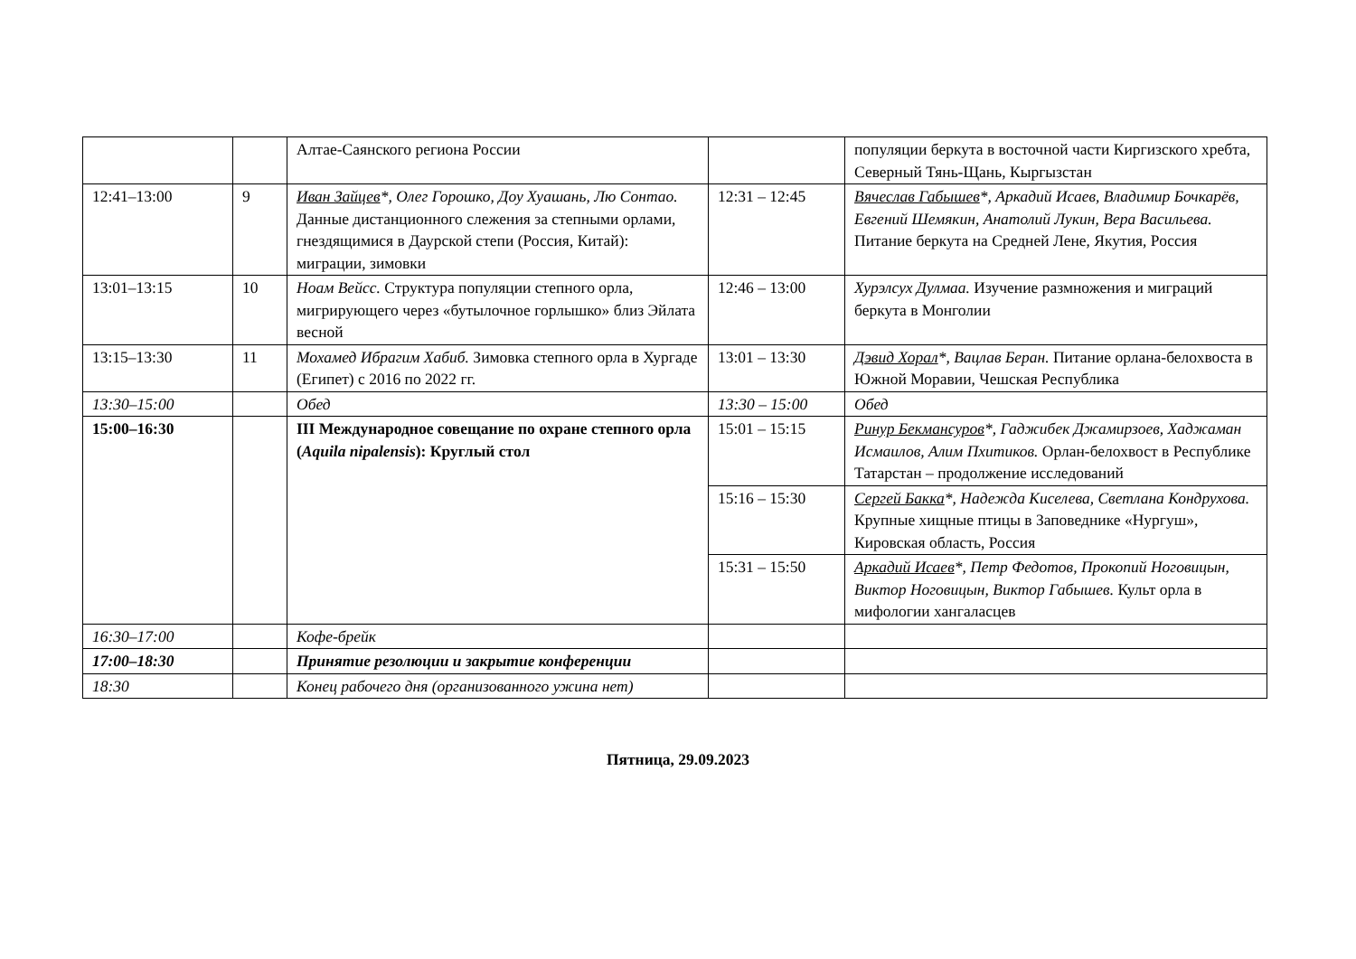| | | Алтае-Саянского региона России | | популяции беркута в восточной части Киргизского хребта, Северный Тянь-Щань, Кыргызстан |
| 12:41–13:00 | 9 | Иван Зайцев *, Олег Горошко, Доу Хуашань, Лю Сонтао. Данные дистанционного слежения за степными орлами, гнездящимися в Даурской степи (Россия, Китай): миграции, зимовки | 12:31 – 12:45 | Вячеслав Габышев *, Аркадий Исаев, Владимир Бочкарёв, Евгений Шемякин, Анатолий Лукин, Вера Васильева. Питание беркута на Средней Лене, Якутия, Россия |
| 13:01–13:15 | 10 | Ноам Вейсс. Структура популяции степного орла, мигрирующего через «бутылочное горлышко» близ Эйлата весной | 12:46 – 13:00 | Хурэлсух Дулмаа. Изучение размножения и миграций беркута в Монголии |
| 13:15–13:30 | 11 | Мохамед Ибрагим Хабиб. Зимовка степного орла в Хургаде (Египет) с 2016 по 2022 гг. | 13:01 – 13:30 | Дэвид Хорал *, Вацлав Беран. Питание орлана-белохвоста в Южной Моравии, Чешская Республика |
| 13:30–15:00 | | Обед | 13:30 – 15:00 | Обед |
| 15:00–16:30 | | III Международное совещание по охране степного орла ( Aquila nipalensis ): Круглый стол | 15:01 – 15:15 | Ринур Бекмансуров *, Гаджибек Джамирзоев, Хаджаман Исмаилов, Алим Пхитиков. Орлан-белохвост в Республике Татарстан – продолжение исследований |
| | | | 15:16 – 15:30 | Сергей Бакка *, Надежда Киселева, Светлана Кондрухова. Крупные хищные птицы в Заповеднике «Нургуш», Кировская область, Россия |
| | | | 15:31 – 15:50 | Аркадий Исаев *, Петр Федотов, Прокопий Ноговицын, Виктор Ноговицын, Виктор Габышев. Культ орла в мифологии хангаласцев |
| 16:30–17:00 | | Кофе-брейк | | |
| 17:00–18:30 | | Принятие резолюции и закрытие конференции | | |
| 18:30 | | Конец рабочего дня (организованного ужина нет) | | |
Пятница, 29.09.2023